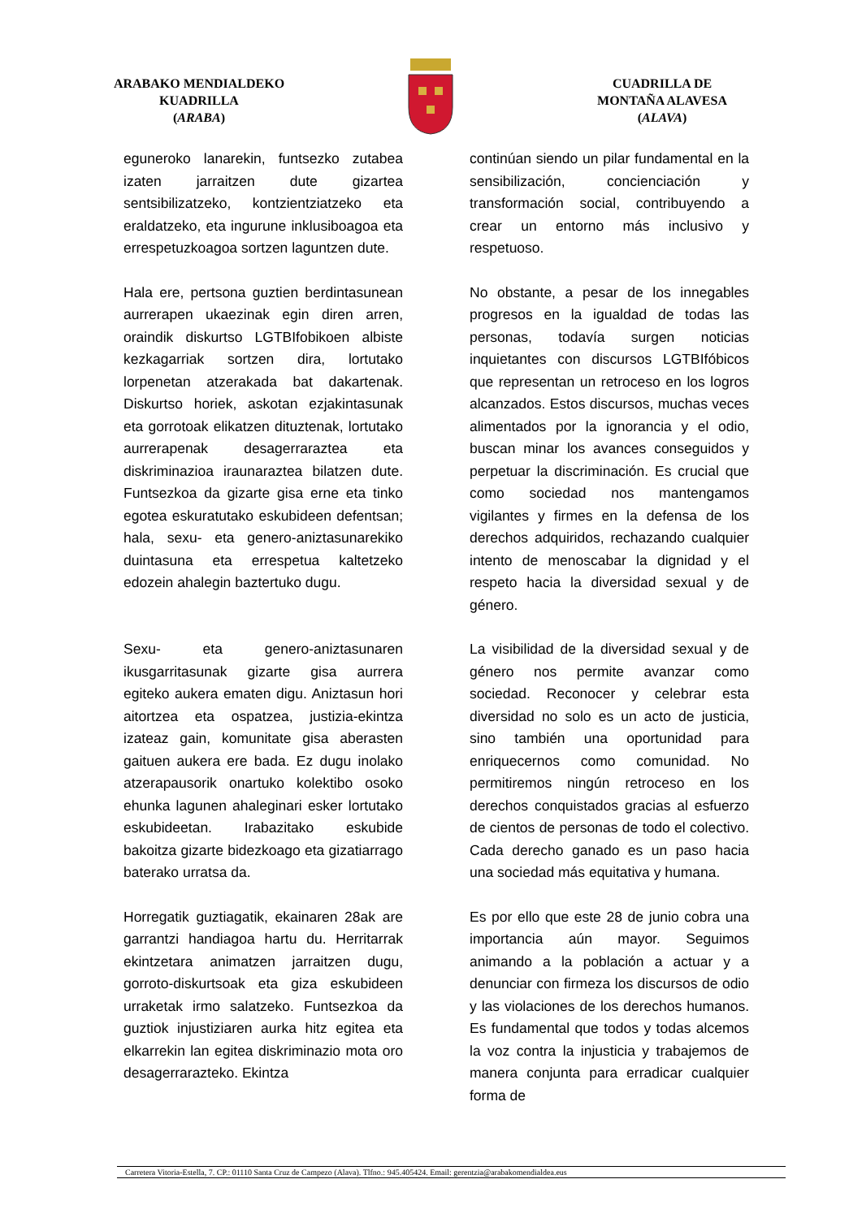ARABAKO MENDIALDEKO
KUADRILLA
(ARABA)
CUADRILLA DE
MONTAÑA ALAVESA
(ALAVA)
eguneroko lanarekin, funtsezko zutabea izaten jarraitzen dute gizartea sentsibilizatzeko, kontzientziatzeko eta eraldatzeko, eta ingurune inklusiboagoa eta errespetuzkoagoa sortzen laguntzen dute.
continúan siendo un pilar fundamental en la sensibilización, concienciación y transformación social, contribuyendo a crear un entorno más inclusivo y respetuoso.
Hala ere, pertsona guztien berdintasunean aurrerapen ukaezinak egin diren arren, oraindik diskurtso LGTBIfobikoen albiste kezkagarriak sortzen dira, lortutako lorpenetan atzerakada bat dakartenak. Diskurtso horiek, askotan ezjakintasunak eta gorrotoak elikatzen dituztenak, lortutako aurrerapenak desagerraraztea eta diskriminazioa iraunaraztea bilatzen dute. Funtsezkoa da gizarte gisa erne eta tinko egotea eskuratutako eskubideen defentsan; hala, sexu- eta genero-aniztasunarekiko duintasuna eta errespetua kaltetzeko edozein ahalegin baztertuko dugu.
No obstante, a pesar de los innegables progresos en la igualdad de todas las personas, todavía surgen noticias inquietantes con discursos LGTBIfóbicos que representan un retroceso en los logros alcanzados. Estos discursos, muchas veces alimentados por la ignorancia y el odio, buscan minar los avances conseguidos y perpetuar la discriminación. Es crucial que como sociedad nos mantengamos vigilantes y firmes en la defensa de los derechos adquiridos, rechazando cualquier intento de menoscabar la dignidad y el respeto hacia la diversidad sexual y de género.
Sexu- eta genero-aniztasunaren ikusgarritasunak gizarte gisa aurrera egiteko aukera ematen digu. Aniztasun hori aitortzea eta ospatzea, justizia-ekintza izateaz gain, komunitate gisa aberasten gaituen aukera ere bada. Ez dugu inolako atzerapausorik onartuko kolektibo osoko ehunka lagunen ahaleginari esker lortutako eskubideetan. Irabazitako eskubide bakoitza gizarte bidezkoago eta gizatiarrago baterako urratsa da.
La visibilidad de la diversidad sexual y de género nos permite avanzar como sociedad. Reconocer y celebrar esta diversidad no solo es un acto de justicia, sino también una oportunidad para enriquecernos como comunidad. No permitiremos ningún retroceso en los derechos conquistados gracias al esfuerzo de cientos de personas de todo el colectivo. Cada derecho ganado es un paso hacia una sociedad más equitativa y humana.
Horregatik guztiagatik, ekainaren 28ak are garrantzi handiagoa hartu du. Herritarrak ekintzetara animatzen jarraitzen dugu, gorroto-diskurtsoak eta giza eskubideen urraketak irmo salatzeko. Funtsezkoa da guztiok injustiziaren aurka hitz egitea eta elkarrekin lan egitea diskriminazio mota oro desagerrarazteko. Ekintza
Es por ello que este 28 de junio cobra una importancia aún mayor. Seguimos animando a la población a actuar y a denunciar con firmeza los discursos de odio y las violaciones de los derechos humanos. Es fundamental que todos y todas alcemos la voz contra la injusticia y trabajemos de manera conjunta para erradicar cualquier forma de
Carretera Vitoria-Estella, 7. CP.: 01110 Santa Cruz de Campezo (Alava). Tlfno.: 945.405424. Email: gerentzia@arabakomendialdea.eus